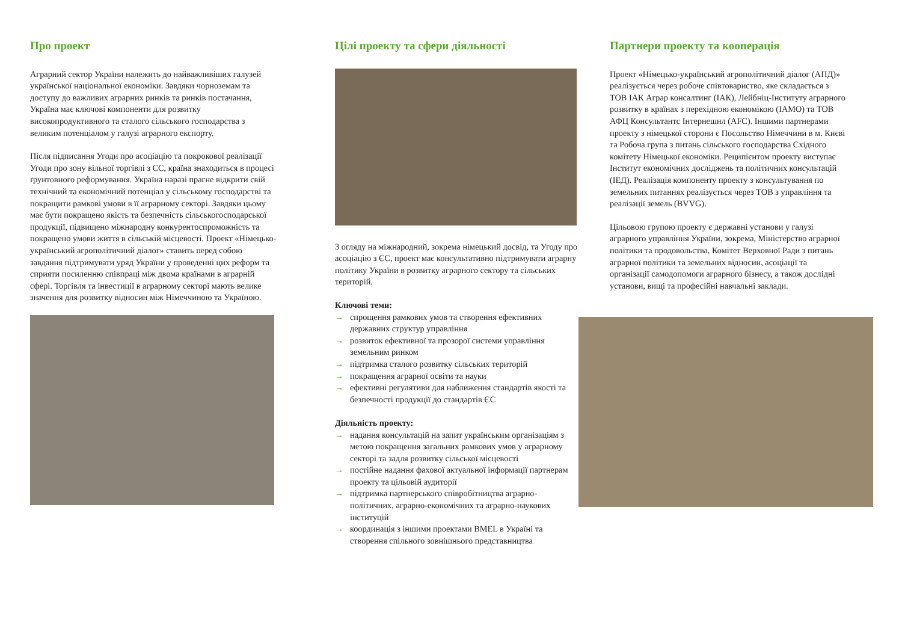Про проект
Аграрний сектор України належить до найважливіших галузей української національної економіки. Завдяки чорноземам та доступу до важливих аграрних ринків та ринків постачання, Україна має ключові компоненти для розвитку високопродуктивного та сталого сільського господарства з великим потенціалом у галузі аграрного експорту.
Після підписання Угоди про асоціацію та покрокової реалізації Угоди про зону вільної торгівлі з ЄС, країна знаходиться в процесі ґрунтовного реформування. Україна наразі прагне відкрити свій технічний та економічний потенціал у сільському господарстві та покращити рамкові умови в її аграрному секторі. Завдяки цьому має бути покращено якість та безпечність сільськогосподарської продукції, підвищено міжнародну конкурентоспроможність та покращено умови життя в сільській місцевості. Проект «Німецько-український агрополітичний діалог» ставить перед собою завдання підтримувати уряд України у проведенні цих реформ та сприяти посиленню співпраці між двома країнами в аграрній сфері. Торгівля та інвестиції в аграрному секторі мають велике значення для розвитку відносин між Німеччиною та Україною.
Цілі проекту та сфери діяльності
З огляду на міжнародний, зокрема німецький досвід, та Угоду про асоціацію з ЄС, проект має консультативно підтримувати аграрну політику України в розвитку аграрного сектору та сільських територій.
Ключові теми:
→ спрощення рамкових умов та створення ефективних державних структур управління
→ розвиток ефективної та прозорої системи управління земельним ринком
→ підтримка сталого розвитку сільських територій
→ покращення аграрної освіти та науки
→ ефективні регулятиви для наближення стандартів якості та безпечності продукції до стандартів ЄС
Діяльність проекту:
→ надання консультацій на запит українським організаціям з метою покращення загальних рамкових умов у аграрному секторі та задля розвитку сільської місцевості
→ постійне надання фахової актуальної інформації партнерам проекту та цільовій аудиторії
→ підтримка партнерського співробітництва аграрно-політичних, аграрно-економічних та аграрно-наукових інституцій
→ координація з іншими проектами BMEL в Україні та створення спільного зовнішнього представництва
Партнери проекту та кооперація
Проект «Німецько-український агрополітичний діалог (АПД)» реалізується через робоче співтовариство, яке складається з ТОВ ІАК Аграр консалтинг (ІАК), Лейбніц-Інституту аграрного розвитку в країнах з перехідною економікою (ІАМО) та ТОВ АФЦ Консультантс Інтернешнл (AFC). Іншими партнерами проекту з німецької сторони є Посольство Німеччини в м. Києві та Робоча група з питань сільського господарства Східного комітету Німецької економіки. Реципієнтом проекту виступає Інститут економічних досліджень та політичних консультацій (ІЕД). Реалізація компоненту проекту з консультування по земельних питаннях реалізується через ТОВ з управління та реалізації земель (BVVG).
Цільовою групою проекту є державні установи у галузі аграрного управління України, зокрема, Міністерство аграрної політики та продовольства, Комітет Верховної Ради з питань аграрної політики та земельних відносин, асоціації та організації самодопомоги аграрного бізнесу, а також дослідні установи, вищі та професійні навчальні заклади.